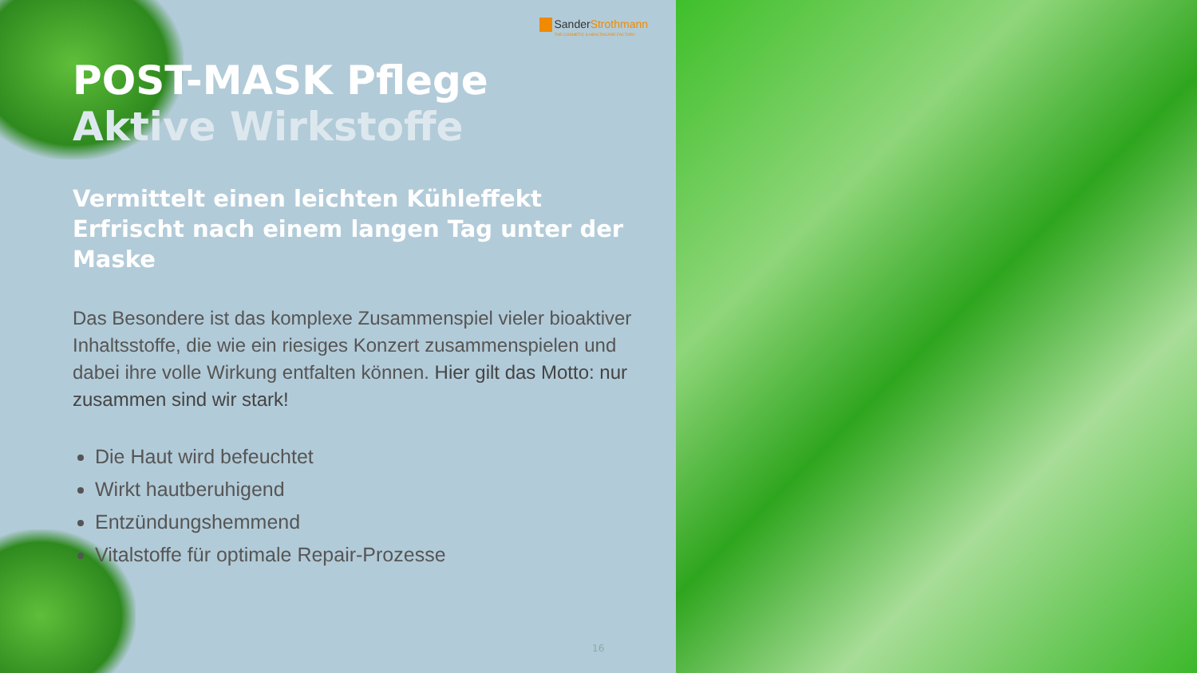SanderStrothmann
THE COSMETIC & HEALTHCARE FACTORY
POST-MASK Pflege
Aktive Wirkstoffe
Vermittelt einen leichten Kühleffekt
Erfrischt nach einem langen Tag unter der Maske
Das Besondere ist das komplexe Zusammenspiel vieler bioaktiver Inhaltsstoffe, die wie ein riesiges Konzert zusammenspielen und dabei ihre volle Wirkung entfalten können. Hier gilt das Motto: nur zusammen sind wir stark!
Die Haut wird befeuchtet
Wirkt hautberuhigend
Entzündungshemmend
Vitalstoffe für optimale Repair-Prozesse
16